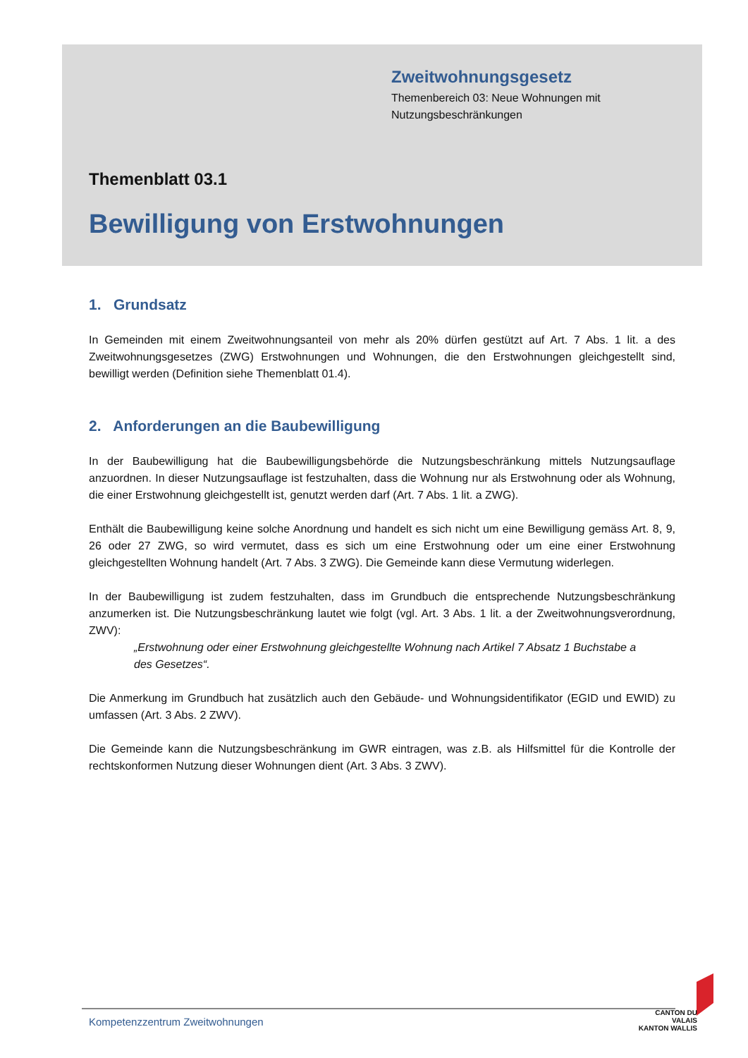Zweitwohnungsgesetz
Themenbereich 03: Neue Wohnungen mit
Nutzungsbeschränkungen
Themenblatt 03.1
Bewilligung von Erstwohnungen
1. Grundsatz
In Gemeinden mit einem Zweitwohnungsanteil von mehr als 20% dürfen gestützt auf Art. 7 Abs. 1 lit. a des Zweitwohnungsgesetzes (ZWG) Erstwohnungen und Wohnungen, die den Erstwohnungen gleichgestellt sind, bewilligt werden (Definition siehe Themenblatt 01.4).
2. Anforderungen an die Baubewilligung
In der Baubewilligung hat die Baubewilligungsbehörde die Nutzungsbeschränkung mittels Nutzungsauflage anzuordnen. In dieser Nutzungsauflage ist festzuhalten, dass die Wohnung nur als Erstwohnung oder als Wohnung, die einer Erstwohnung gleichgestellt ist, genutzt werden darf (Art. 7 Abs. 1 lit. a ZWG).
Enthält die Baubewilligung keine solche Anordnung und handelt es sich nicht um eine Bewilligung gemäss Art. 8, 9, 26 oder 27 ZWG, so wird vermutet, dass es sich um eine Erstwohnung oder um eine einer Erstwohnung gleichgestellten Wohnung handelt (Art. 7 Abs. 3 ZWG). Die Gemeinde kann diese Vermutung widerlegen.
In der Baubewilligung ist zudem festzuhalten, dass im Grundbuch die entsprechende Nutzungsbeschränkung anzumerken ist. Die Nutzungsbeschränkung lautet wie folgt (vgl. Art. 3 Abs. 1 lit. a der Zweitwohnungsverordnung, ZWV):
„Erstwohnung oder einer Erstwohnung gleichgestellte Wohnung nach Artikel 7 Absatz 1 Buchstabe a des Gesetzes“.
Die Anmerkung im Grundbuch hat zusätzlich auch den Gebäude- und Wohnungsidentifikator (EGID und EWID) zu umfassen (Art. 3 Abs. 2 ZWV).
Die Gemeinde kann die Nutzungsbeschränkung im GWR eintragen, was z.B. als Hilfsmittel für die Kontrolle der rechtskonformen Nutzung dieser Wohnungen dient (Art. 3 Abs. 3 ZWV).
Kompetenzzentrum Zweitwohnungen
CANTON DU VALAIS
KANTON WALLIS